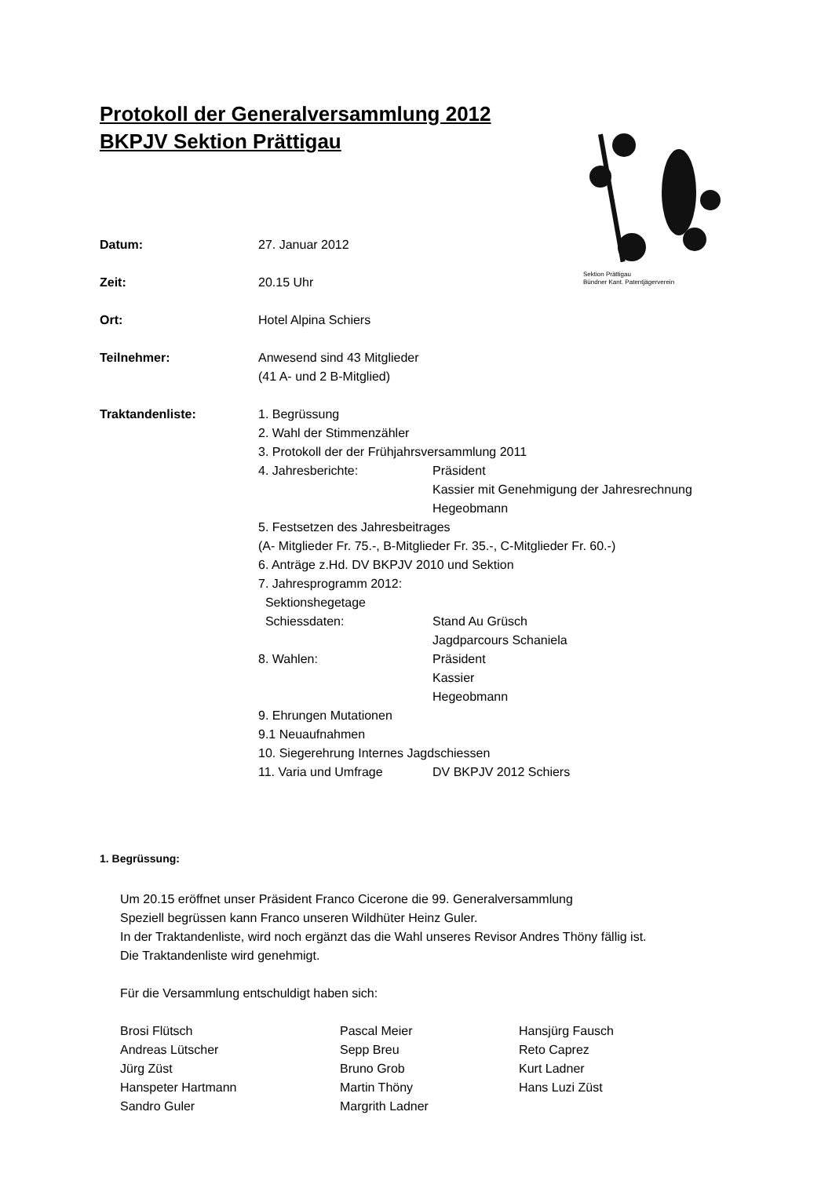Protokoll der Generalversammlung 2012
BKPJV Sektion Prättigau
Sektion Prättigau
Bündner Kant. Patentjägerverein
Datum: 27. Januar 2012
Zeit: 20.15 Uhr
Ort: Hotel Alpina Schiers
Teilnehmer: Anwesend sind 43 Mitglieder
(41 A- und 2 B-Mitglied)
Traktandenliste: 1. Begrüssung
2. Wahl der Stimmenzähler
3. Protokoll der der Frühjahrsversammlung 2011
4. Jahresberichte: Präsident
Kassier mit Genehmigung der Jahresrechnung
Hegeobmann
5. Festsetzen des Jahresbeitrages
(A- Mitglieder Fr. 75.-, B-Mitglieder Fr. 35.-, C-Mitglieder Fr. 60.-)
6. Anträge z.Hd. DV BKPJV 2010 und Sektion
7. Jahresprogramm 2012:
Sektionshegetage
Schiessdaten: Stand Au Grüsch
Jagdparcours Schaniela
8. Wahlen: Präsident
Kassier
Hegeobmann
9. Ehrungen Mutationen
9.1 Neuaufnahmen
10. Siegerehrung Internes Jagdschiessen
11. Varia und Umfrage DV BKPJV 2012 Schiers
1. Begrüssung:
Um 20.15 eröffnet unser Präsident Franco Cicerone die 99. Generalversammlung
Speziell begrüssen kann Franco unseren Wildhüter Heinz Guler.
In der Traktandenliste, wird noch ergänzt das die Wahl unseres Revisor Andres Thöny fällig ist.
Die Traktandenliste wird genehmigt.
Für die Versammlung entschuldigt haben sich:
Brosi Flütsch
Andreas Lütscher
Jürg Züst
Hanspeter Hartmann
Sandro Guler
Pascal Meier
Sepp Breu
Bruno Grob
Martin Thöny
Margrith Ladner
Hansjürg Fausch
Reto Caprez
Kurt Ladner
Hans Luzi Züst